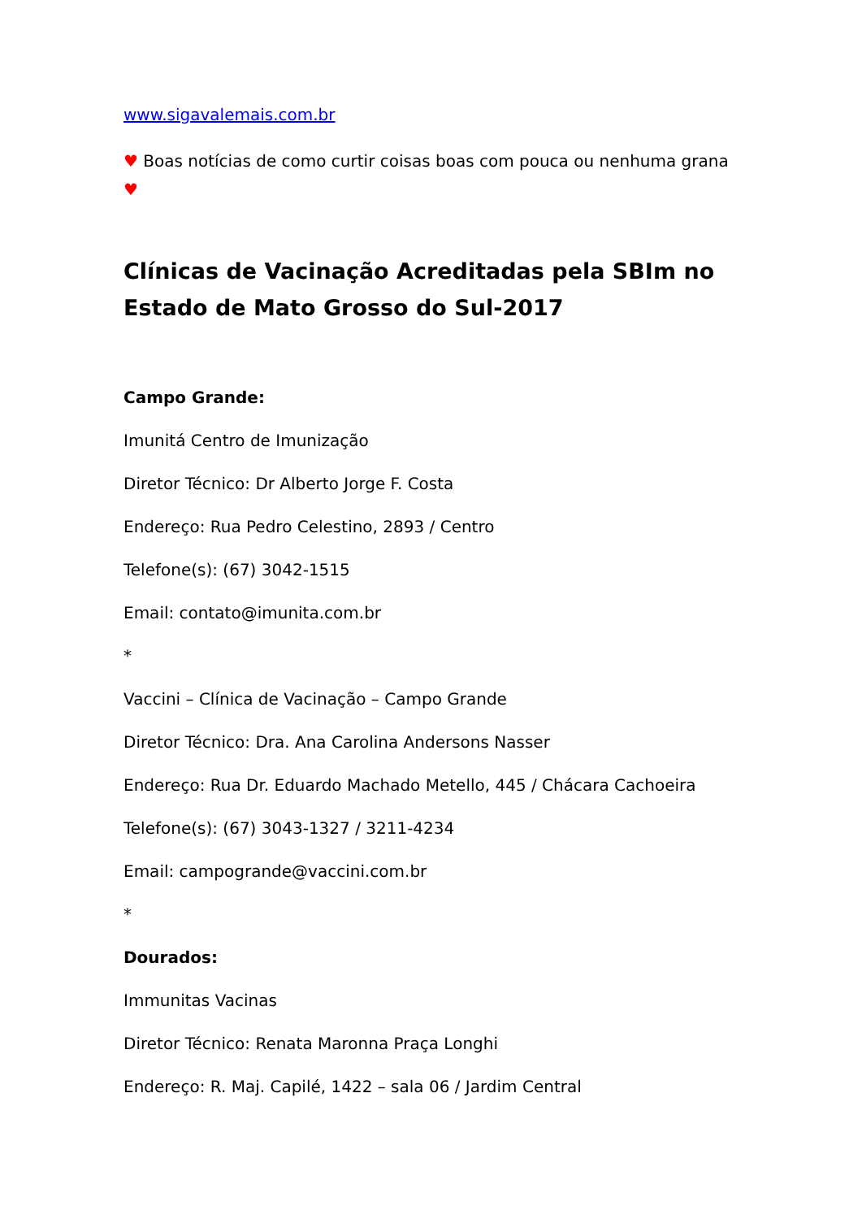www.sigavalemais.com.br
♥ Boas notícias de como curtir coisas boas com pouca ou nenhuma grana ♥
Clínicas de Vacinação Acreditadas pela SBIm no Estado de Mato Grosso do Sul-2017
Campo Grande:
Imunitá Centro de Imunização
Diretor Técnico: Dr Alberto Jorge F. Costa
Endereço: Rua Pedro Celestino, 2893 / Centro
Telefone(s): (67) 3042-1515
Email: contato@imunita.com.br
*
Vaccini – Clínica de Vacinação – Campo Grande
Diretor Técnico: Dra. Ana Carolina Andersons Nasser
Endereço: Rua Dr. Eduardo Machado Metello, 445 / Chácara Cachoeira
Telefone(s): (67) 3043-1327 / 3211-4234
Email: campogrande@vaccini.com.br
*
Dourados:
Immunitas Vacinas
Diretor Técnico: Renata Maronna Praça Longhi
Endereço: R. Maj. Capilé, 1422 – sala 06 / Jardim Central